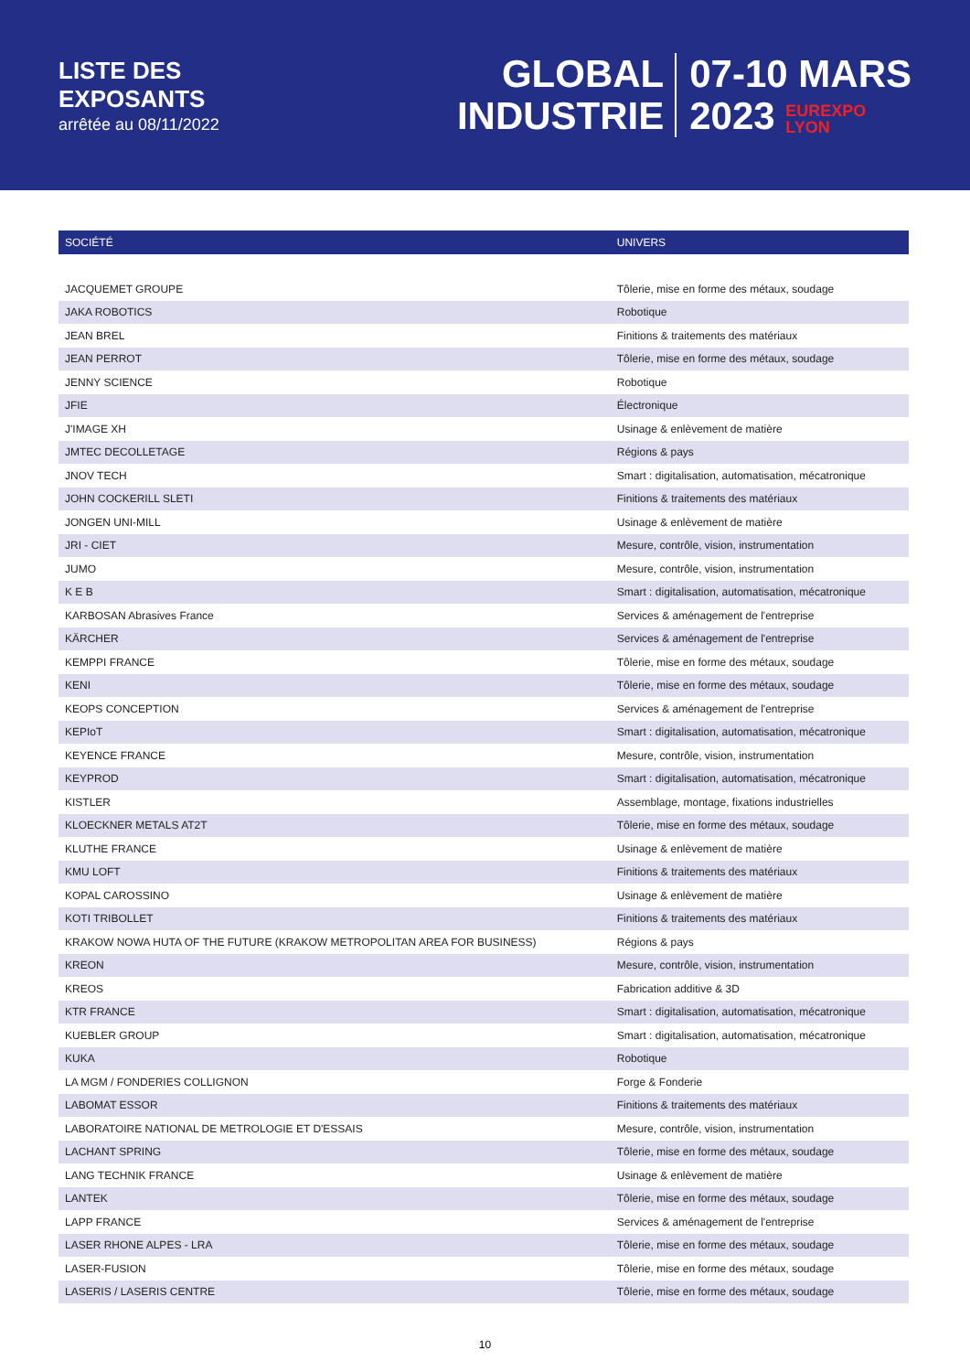LISTE DES
EXPOSANTS
arrêtée au 08/11/2022
GLOBAL
INDUSTRIE
07-10 MARS
2023 EUREXPO
LYON
| SOCIÉTÉ | UNIVERS |
| --- | --- |
| JACQUEMET GROUPE | Tôlerie, mise en forme des métaux, soudage |
| JAKA ROBOTICS | Robotique |
| JEAN BREL | Finitions & traitements des matériaux |
| JEAN PERROT | Tôlerie, mise en forme des métaux, soudage |
| JENNY SCIENCE | Robotique |
| JFIE | Électronique |
| J'IMAGE XH | Usinage & enlèvement de matière |
| JMTEC DECOLLETAGE | Régions & pays |
| JNOV TECH | Smart : digitalisation, automatisation, mécatronique |
| JOHN COCKERILL SLETI | Finitions & traitements des matériaux |
| JONGEN UNI-MILL | Usinage & enlèvement de matière |
| JRI - CIET | Mesure, contrôle, vision, instrumentation |
| JUMO | Mesure, contrôle, vision, instrumentation |
| K E B | Smart : digitalisation, automatisation, mécatronique |
| KARBOSAN Abrasives France | Services & aménagement de l'entreprise |
| KÄRCHER | Services & aménagement de l'entreprise |
| KEMPPI FRANCE | Tôlerie, mise en forme des métaux, soudage |
| KENI | Tôlerie, mise en forme des métaux, soudage |
| KEOPS CONCEPTION | Services & aménagement de l'entreprise |
| KEPIoT | Smart : digitalisation, automatisation, mécatronique |
| KEYENCE FRANCE | Mesure, contrôle, vision, instrumentation |
| KEYPROD | Smart : digitalisation, automatisation, mécatronique |
| KISTLER | Assemblage, montage, fixations industrielles |
| KLOECKNER METALS AT2T | Tôlerie, mise en forme des métaux, soudage |
| KLUTHE FRANCE | Usinage & enlèvement de matière |
| KMU LOFT | Finitions & traitements des matériaux |
| KOPAL CAROSSINO | Usinage & enlèvement de matière |
| KOTI TRIBOLLET | Finitions & traitements des matériaux |
| KRAKOW NOWA HUTA OF THE FUTURE (KRAKOW METROPOLITAN AREA FOR BUSINESS) | Régions & pays |
| KREON | Mesure, contrôle, vision, instrumentation |
| KREOS | Fabrication additive & 3D |
| KTR FRANCE | Smart : digitalisation, automatisation, mécatronique |
| KUEBLER GROUP | Smart : digitalisation, automatisation, mécatronique |
| KUKA | Robotique |
| LA MGM / FONDERIES COLLIGNON | Forge & Fonderie |
| LABOMAT ESSOR | Finitions & traitements des matériaux |
| LABORATOIRE NATIONAL DE METROLOGIE ET D'ESSAIS | Mesure, contrôle, vision, instrumentation |
| LACHANT SPRING | Tôlerie, mise en forme des métaux, soudage |
| LANG TECHNIK FRANCE | Usinage & enlèvement de matière |
| LANTEK | Tôlerie, mise en forme des métaux, soudage |
| LAPP FRANCE | Services & aménagement de l'entreprise |
| LASER RHONE ALPES - LRA | Tôlerie, mise en forme des métaux, soudage |
| LASER-FUSION | Tôlerie, mise en forme des métaux, soudage |
| LASERIS / LASERIS CENTRE | Tôlerie, mise en forme des métaux, soudage |
10